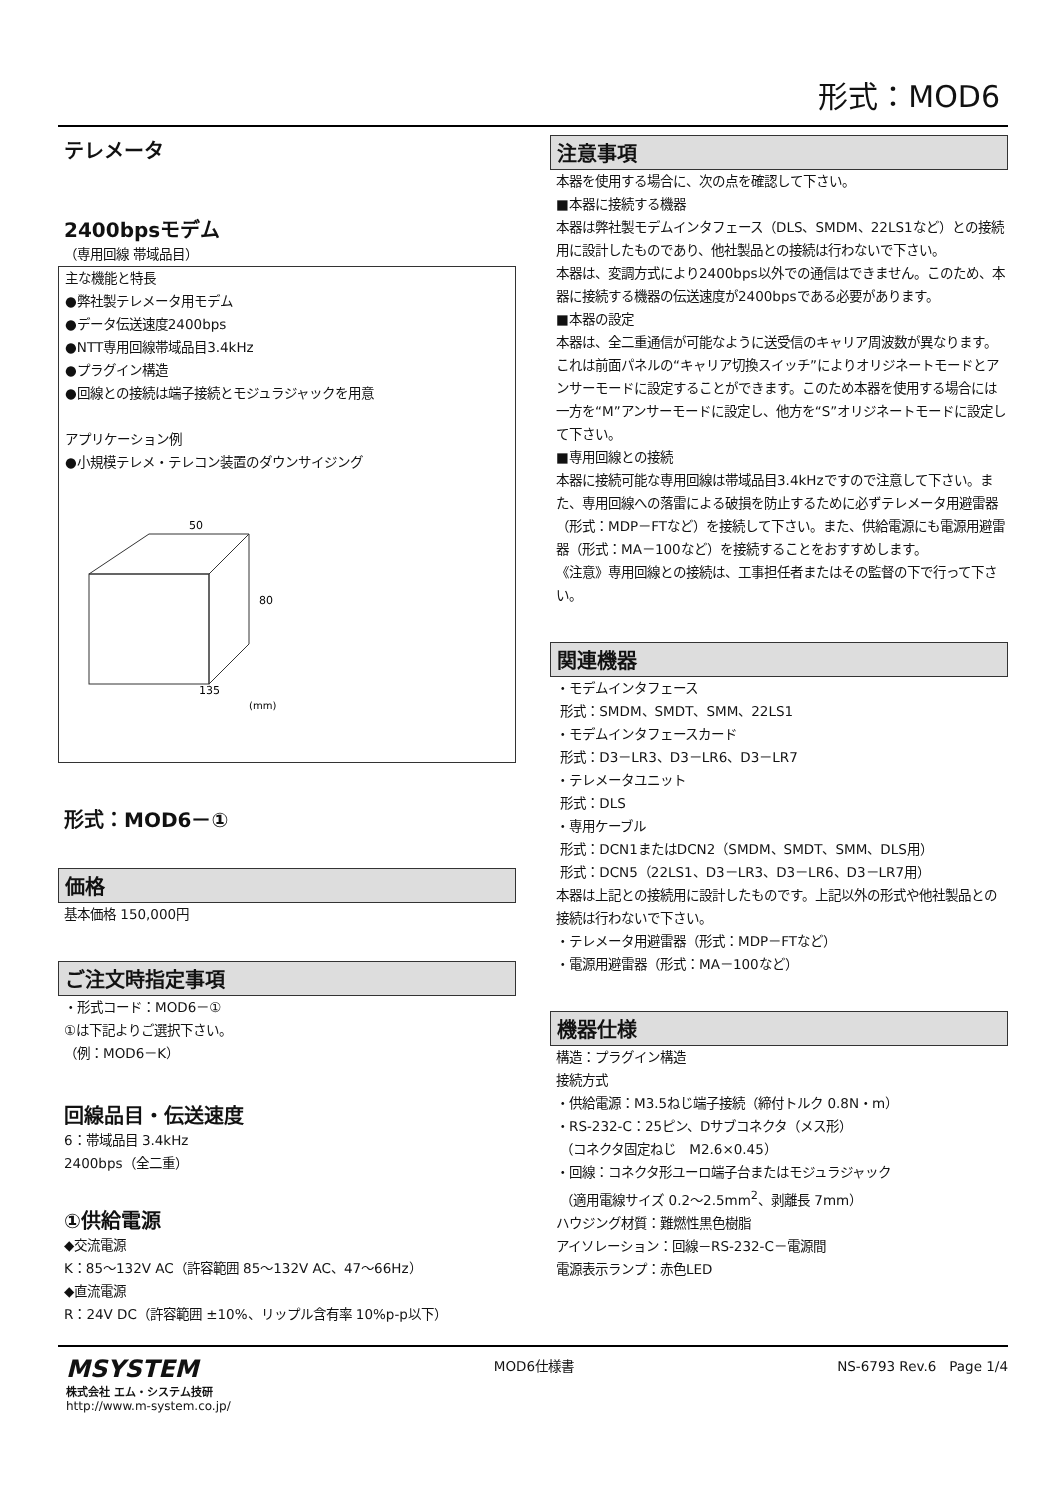形式：MOD6
テレメータ
2400bpsモデム
（専用回線 帯域品目）
主な機能と特長
●弊社製テレメータ用モデム
●データ伝送速度2400bps
●NTT専用回線帯域品目3.4kHz
●プラグイン構造
●回線との接続は端子接続とモジュラジャックを用意
アプリケーション例
●小規模テレメ・テレコン装置のダウンサイジング
50
80
135
(mm)
形式：MOD6－①
価格
基本価格 150,000円
ご注文時指定事項
・形式コード：MOD6－①
①は下記よりご選択下さい。
（例：MOD6－K）
回線品目・伝送速度
6：帯域品目 3.4kHz
2400bps（全二重）
①供給電源
◆交流電源
K：85～132V AC（許容範囲 85～132V AC、47～66Hz）
◆直流電源
R：24V DC（許容範囲 ±10%、リップル含有率 10%p-p以下）
注意事項
本器を使用する場合に、次の点を確認して下さい。
■本器に接続する機器
本器は弊社製モデムインタフェース（DLS、SMDM、22LS1など）との接続用に設計したものであり、他社製品との接続は行わないで下さい。
本器は、変調方式により2400bps以外での通信はできません。このため、本器に接続する機器の伝送速度が2400bpsである必要があります。
■本器の設定
本器は、全二重通信が可能なように送受信のキャリア周波数が異なります。これは前面パネルの“キャリア切換スイッチ”によりオリジネートモードとアンサーモードに設定することができます。このため本器を使用する場合には一方を“M”アンサーモードに設定し、他方を“S”オリジネートモードに設定して下さい。
■専用回線との接続
本器に接続可能な専用回線は帯域品目3.4kHzですので注意して下さい。また、専用回線への落雷による破損を防止するために必ずテレメータ用避雷器（形式：MDP－FTなど）を接続して下さい。また、供給電源にも電源用避雷器（形式：MA－100など）を接続することをおすすめします。
《注意》専用回線との接続は、工事担任者またはその監督の下で行って下さい。
関連機器
・モデムインタフェース
形式：SMDM、SMDT、SMM、22LS1
・モデムインタフェースカード
形式：D3－LR3、D3－LR6、D3－LR7
・テレメータユニット
形式：DLS
・専用ケーブル
形式：DCN1またはDCN2（SMDM、SMDT、SMM、DLS用）
形式：DCN5（22LS1、D3－LR3、D3－LR6、D3－LR7用）
本器は上記との接続用に設計したものです。上記以外の形式や他社製品との接続は行わないで下さい。
・テレメータ用避雷器（形式：MDP－FTなど）
・電源用避雷器（形式：MA－100など）
機器仕様
構造：プラグイン構造
接続方式
・供給電源：M3.5ねじ端子接続（締付トルク 0.8N・m）
・RS-232-C：25ピン、Dサブコネクタ（メス形）
（コネクタ固定ねじ　M2.6×0.45）
・回線：コネクタ形ユーロ端子台またはモジュラジャック
（適用電線サイズ 0.2～2.5mm<sup>2</sup>、剥離長 7mm）
ハウジング材質：難燃性黒色樹脂
アイソレーション：回線－RS-232-C－電源間
電源表示ランプ：赤色LED
MSYSTEM
株式会社 エム・システム技研
http://www.m-system.co.jp/
MOD6仕様書 NS-6793 Rev.6　Page 1/4